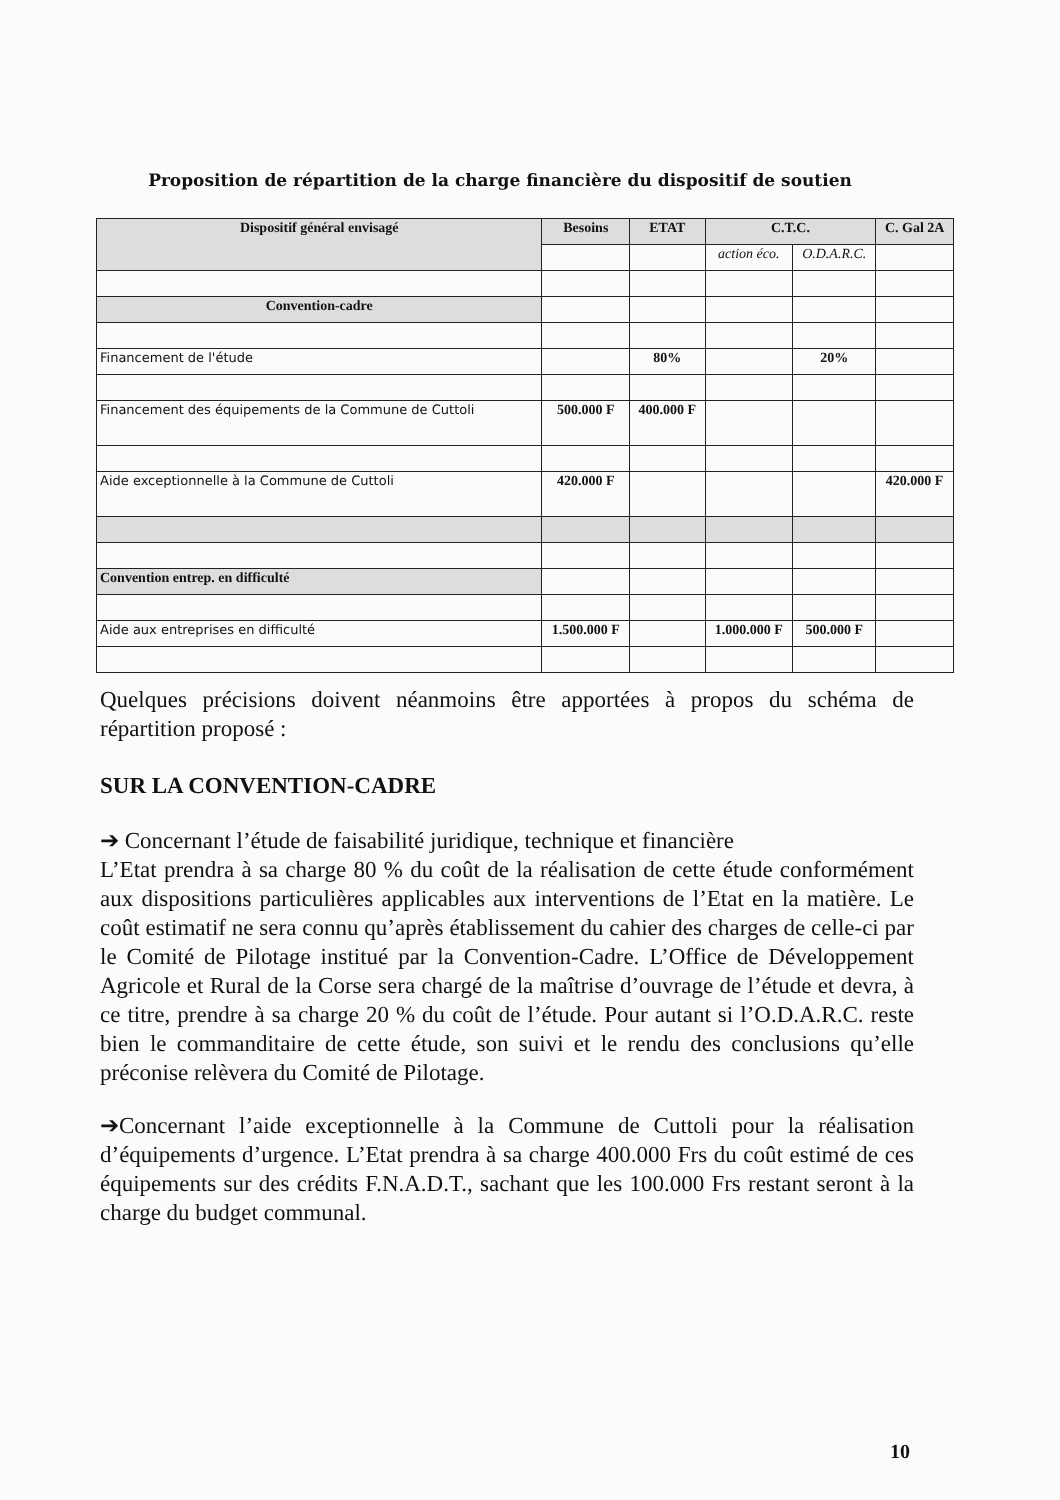Proposition de répartition de la charge financière du dispositif de soutien
| Dispositif général envisagé | Besoins | ETAT | C.T.C. | | C. Gal 2A |
| --- | --- | --- | --- | --- | --- |
| | | | action éco. | O.D.A.R.C. | |
| Convention-cadre | | | | | |
| Financement de l'étude | | 80% | | 20% | |
| Financement des équipements de la Commune de Cuttoli | 500.000 F | 400.000 F | | | |
| Aide exceptionnelle à la Commune de Cuttoli | 420.000 F | | | | 420.000 F |
| Convention entrep. en difficulté | | | | | |
| Aide aux entreprises en difficulté | 1.500.000 F | | 1.000.000 F | 500.000 F | |
Quelques précisions doivent néanmoins être apportées à propos du schéma de répartition proposé :
SUR LA CONVENTION-CADRE
➔ Concernant l’étude de faisabilité juridique, technique et financière
L’Etat prendra à sa charge 80 % du coût de la réalisation de cette étude conformément aux dispositions particulières applicables aux interventions de l’Etat en la matière. Le coût estimatif ne sera connu qu’après établissement du cahier des charges de celle-ci par le Comité de Pilotage institué par la Convention-Cadre. L’Office de Développement Agricole et Rural de la Corse sera chargé de la maîtrise d’ouvrage de l’étude et devra, à ce titre, prendre à sa charge 20 % du coût de l’étude. Pour autant si l’O.D.A.R.C. reste bien le commanditaire de cette étude, son suivi et le rendu des conclusions qu’elle préconise relèvera du Comité de Pilotage.
➔Concernant l’aide exceptionnelle à la Commune de Cuttoli pour la réalisation d’équipements d’urgence. L’Etat prendra à sa charge 400.000 Frs du coût estimé de ces équipements sur des crédits F.N.A.D.T., sachant que les 100.000 Frs restant seront à la charge du budget communal.
10